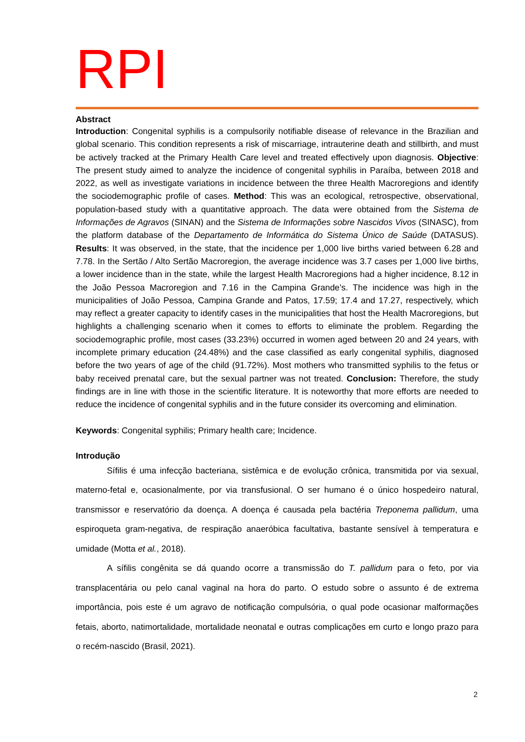RPI
Abstract
Introduction: Congenital syphilis is a compulsorily notifiable disease of relevance in the Brazilian and global scenario. This condition represents a risk of miscarriage, intrauterine death and stillbirth, and must be actively tracked at the Primary Health Care level and treated effectively upon diagnosis. Objective: The present study aimed to analyze the incidence of congenital syphilis in Paraíba, between 2018 and 2022, as well as investigate variations in incidence between the three Health Macroregions and identify the sociodemographic profile of cases. Method: This was an ecological, retrospective, observational, population-based study with a quantitative approach. The data were obtained from the Sistema de Informações de Agravos (SINAN) and the Sistema de Informações sobre Nascidos Vivos (SINASC), from the platform database of the Departamento de Informática do Sistema Único de Saúde (DATASUS). Results: It was observed, in the state, that the incidence per 1,000 live births varied between 6.28 and 7.78. In the Sertão / Alto Sertão Macroregion, the average incidence was 3.7 cases per 1,000 live births, a lower incidence than in the state, while the largest Health Macroregions had a higher incidence, 8.12 in the João Pessoa Macroregion and 7.16 in the Campina Grande’s. The incidence was high in the municipalities of João Pessoa, Campina Grande and Patos, 17.59; 17.4 and 17.27, respectively, which may reflect a greater capacity to identify cases in the municipalities that host the Health Macroregions, but highlights a challenging scenario when it comes to efforts to eliminate the problem. Regarding the sociodemographic profile, most cases (33.23%) occurred in women aged between 20 and 24 years, with incomplete primary education (24.48%) and the case classified as early congenital syphilis, diagnosed before the two years of age of the child (91.72%). Most mothers who transmitted syphilis to the fetus or baby received prenatal care, but the sexual partner was not treated. Conclusion: Therefore, the study findings are in line with those in the scientific literature. It is noteworthy that more efforts are needed to reduce the incidence of congenital syphilis and in the future consider its overcoming and elimination.
Keywords: Congenital syphilis; Primary health care; Incidence.
Introdução
Sífilis é uma infecção bacteriana, sistêmica e de evolução crônica, transmitida por via sexual, materno-fetal e, ocasionalmente, por via transfusional. O ser humano é o único hospedeiro natural, transmissor e reservatório da doença. A doença é causada pela bactéria Treponema pallidum, uma espiroqueta gram-negativa, de respiração anaeróbica facultativa, bastante sensível à temperatura e umidade (Motta et al., 2018).
A sífilis congênita se dá quando ocorre a transmissão do T. pallidum para o feto, por via transplacentária ou pelo canal vaginal na hora do parto. O estudo sobre o assunto é de extrema importância, pois este é um agravo de notificação compulsória, o qual pode ocasionar malformações fetais, aborto, natimortalidade, mortalidade neonatal e outras complicações em curto e longo prazo para o recém-nascido (Brasil, 2021).
2